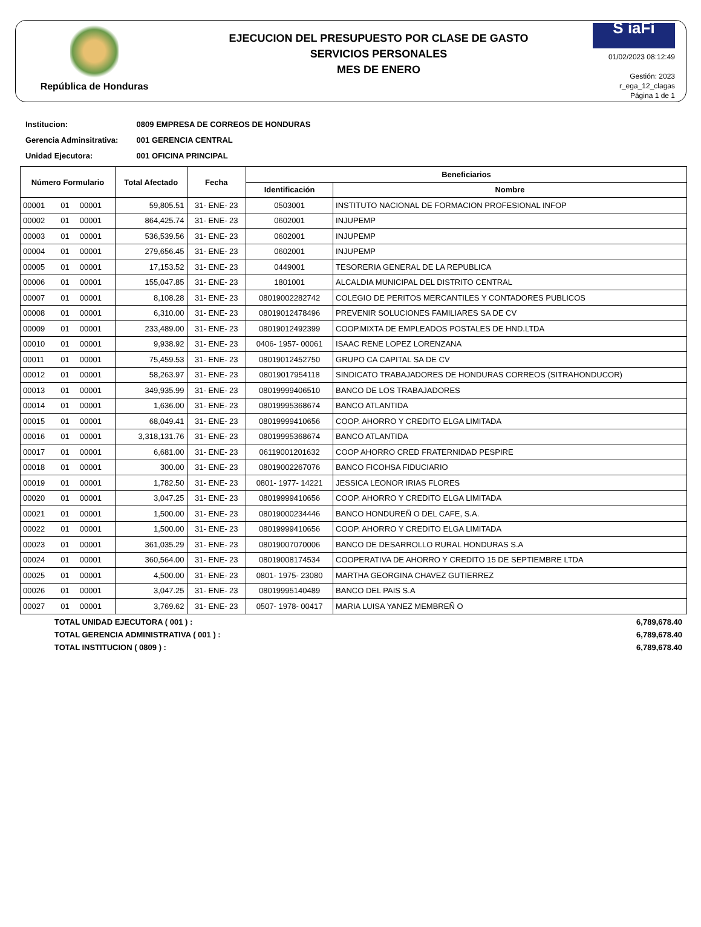República de Honduras
EJECUCION DEL PRESUPUESTO POR CLASE DE GASTO
SERVICIOS PERSONALES
MES DE ENERO
S iaFi
01/02/2023 08:12:49
Gestión: 2023
r_ega_12_clagas
Página 1 de 1
Institucion: 0809 EMPRESA DE CORREOS DE HONDURAS
Gerencia Adminsitrativa: 001 GERENCIA CENTRAL
Unidad Ejecutora: 001 OFICINA PRINCIPAL
| Número Formulario | | | Total Afectado | Fecha | Beneficiarios | |
| --- | --- | --- | --- | --- | --- | --- |
| | | | | | Identificación | Nombre |
| 00001 | 01 | 00001 | 59,805.51 | 31- ENE- 23 | 0503001 | INSTITUTO NACIONAL DE FORMACION PROFESIONAL INFOP |
| 00002 | 01 | 00001 | 864,425.74 | 31- ENE- 23 | 0602001 | INJUPEMP |
| 00003 | 01 | 00001 | 536,539.56 | 31- ENE- 23 | 0602001 | INJUPEMP |
| 00004 | 01 | 00001 | 279,656.45 | 31- ENE- 23 | 0602001 | INJUPEMP |
| 00005 | 01 | 00001 | 17,153.52 | 31- ENE- 23 | 0449001 | TESORERIA GENERAL DE LA REPUBLICA |
| 00006 | 01 | 00001 | 155,047.85 | 31- ENE- 23 | 1801001 | ALCALDIA MUNICIPAL DEL DISTRITO CENTRAL |
| 00007 | 01 | 00001 | 8,108.28 | 31- ENE- 23 | 08019002282742 | COLEGIO DE PERITOS MERCANTILES Y CONTADORES PUBLICOS |
| 00008 | 01 | 00001 | 6,310.00 | 31- ENE- 23 | 08019012478496 | PREVENIR SOLUCIONES FAMILIARES SA DE CV |
| 00009 | 01 | 00001 | 233,489.00 | 31- ENE- 23 | 08019012492399 | COOP.MIXTA DE EMPLEADOS POSTALES DE HND.LTDA |
| 00010 | 01 | 00001 | 9,938.92 | 31- ENE- 23 | 0406- 1957- 00061 | ISAAC RENE LOPEZ LORENZANA |
| 00011 | 01 | 00001 | 75,459.53 | 31- ENE- 23 | 08019012452750 | GRUPO CA CAPITAL SA DE CV |
| 00012 | 01 | 00001 | 58,263.97 | 31- ENE- 23 | 08019017954118 | SINDICATO TRABAJADORES DE HONDURAS CORREOS (SITRAHONDUCOR) |
| 00013 | 01 | 00001 | 349,935.99 | 31- ENE- 23 | 08019999406510 | BANCO DE LOS TRABAJADORES |
| 00014 | 01 | 00001 | 1,636.00 | 31- ENE- 23 | 08019995368674 | BANCO ATLANTIDA |
| 00015 | 01 | 00001 | 68,049.41 | 31- ENE- 23 | 08019999410656 | COOP. AHORRO Y CREDITO ELGA LIMITADA |
| 00016 | 01 | 00001 | 3,318,131.76 | 31- ENE- 23 | 08019995368674 | BANCO ATLANTIDA |
| 00017 | 01 | 00001 | 6,681.00 | 31- ENE- 23 | 06119001201632 | COOP AHORRO CRED FRATERNIDAD PESPIRE |
| 00018 | 01 | 00001 | 300.00 | 31- ENE- 23 | 08019002267076 | BANCO FICOHSA FIDUCIARIO |
| 00019 | 01 | 00001 | 1,782.50 | 31- ENE- 23 | 0801- 1977- 14221 | JESSICA LEONOR IRIAS FLORES |
| 00020 | 01 | 00001 | 3,047.25 | 31- ENE- 23 | 08019999410656 | COOP. AHORRO Y CREDITO ELGA LIMITADA |
| 00021 | 01 | 00001 | 1,500.00 | 31- ENE- 23 | 08019000234446 | BANCO HONDUREÑ O DEL CAFE, S.A. |
| 00022 | 01 | 00001 | 1,500.00 | 31- ENE- 23 | 08019999410656 | COOP. AHORRO Y CREDITO ELGA LIMITADA |
| 00023 | 01 | 00001 | 361,035.29 | 31- ENE- 23 | 08019007070006 | BANCO DE DESARROLLO RURAL HONDURAS S.A |
| 00024 | 01 | 00001 | 360,564.00 | 31- ENE- 23 | 08019008174534 | COOPERATIVA DE AHORRO Y CREDITO 15 DE SEPTIEMBRE LTDA |
| 00025 | 01 | 00001 | 4,500.00 | 31- ENE- 23 | 0801- 1975- 23080 | MARTHA GEORGINA CHAVEZ GUTIERREZ |
| 00026 | 01 | 00001 | 3,047.25 | 31- ENE- 23 | 08019995140489 | BANCO DEL PAIS S.A |
| 00027 | 01 | 00001 | 3,769.62 | 31- ENE- 23 | 0507- 1978- 00417 | MARIA LUISA YANEZ MEMBREÑ O |
TOTAL UNIDAD EJECUTORA ( 001 ) : 6,789,678.40
TOTAL GERENCIA ADMINISTRATIVA ( 001 ) : 6,789,678.40
TOTAL INSTITUCION ( 0809 ) : 6,789,678.40